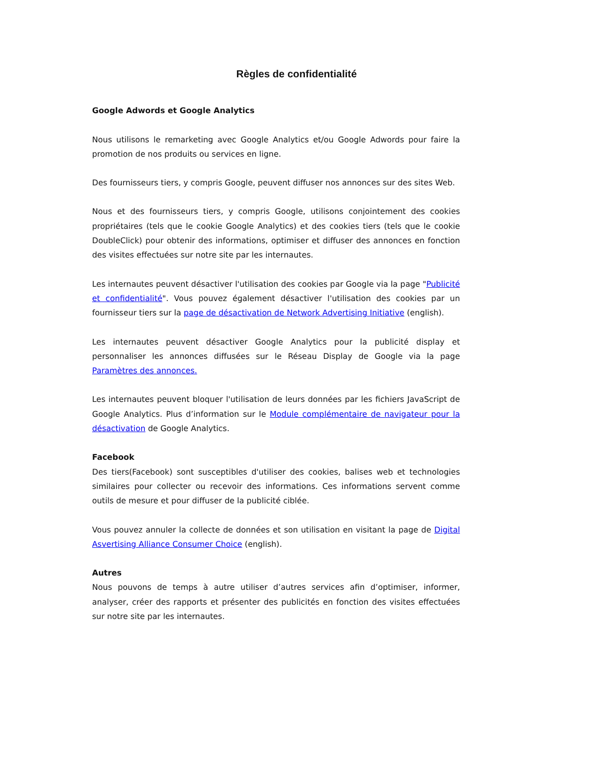Règles de confidentialité
Google Adwords et Google Analytics
Nous utilisons le remarketing avec Google Analytics et/ou Google Adwords pour faire la promotion de nos produits ou services en ligne.
Des fournisseurs tiers, y compris Google, peuvent diffuser nos annonces sur des sites Web.
Nous et des fournisseurs tiers, y compris Google, utilisons conjointement des cookies propriétaires (tels que le cookie Google Analytics) et des cookies tiers (tels que le cookie DoubleClick) pour obtenir des informations, optimiser et diffuser des annonces en fonction des visites effectuées sur notre site par les internautes.
Les internautes peuvent désactiver l'utilisation des cookies par Google via la page "Publicité et confidentialité". Vous pouvez également désactiver l'utilisation des cookies par un fournisseur tiers sur la page de désactivation de Network Advertising Initiative (english).
Les internautes peuvent désactiver Google Analytics pour la publicité display et personnaliser les annonces diffusées sur le Réseau Display de Google via la page Paramètres des annonces.
Les internautes peuvent bloquer l'utilisation de leurs données par les fichiers JavaScript de Google Analytics. Plus d’information sur le Module complémentaire de navigateur pour la désactivation de Google Analytics.
Facebook
Des tiers(Facebook) sont susceptibles d'utiliser des cookies, balises web et technologies similaires pour collecter ou recevoir des informations. Ces informations servent comme outils de mesure et pour diffuser de la publicité ciblée.
Vous pouvez annuler la collecte de données et son utilisation en visitant la page de Digital Asvertising Alliance Consumer Choice (english).
Autres
Nous pouvons de temps à autre utiliser d’autres services afin d’optimiser, informer, analyser, créer des rapports et présenter des publicités en fonction des visites effectuées sur notre site par les internautes.